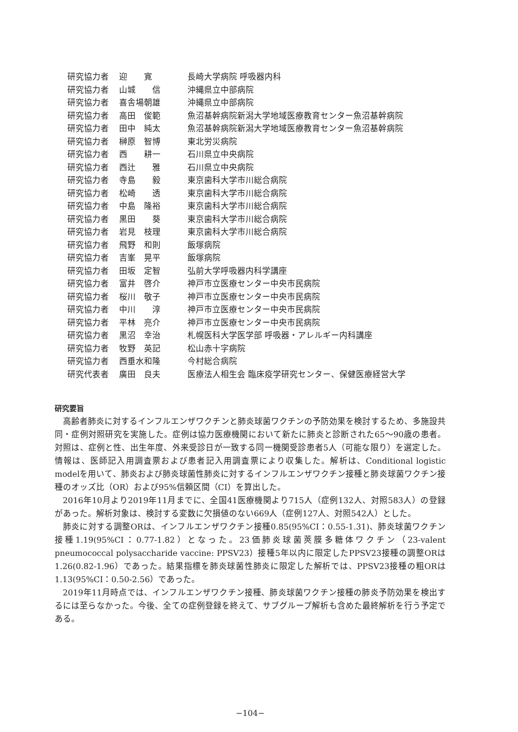| 研究協力者 | 迎 寛 | 長崎大学病院 呼吸器内科 |
| 研究協力者 | 山城 信 | 沖縄県立中部病院 |
| 研究協力者 | 喜舎場朝雄 | 沖縄県立中部病院 |
| 研究協力者 | 高田 俊範 | 魚沼基幹病院新潟大学地域医療教育センター魚沼基幹病院 |
| 研究協力者 | 田中 純太 | 魚沼基幹病院新潟大学地域医療教育センター魚沼基幹病院 |
| 研究協力者 | 榊原 智博 | 東北労災病院 |
| 研究協力者 | 西 耕一 | 石川県立中央病院 |
| 研究協力者 | 西辻 雅 | 石川県立中央病院 |
| 研究協力者 | 寺島 毅 | 東京歯科大学市川総合病院 |
| 研究協力者 | 松崎 透 | 東京歯科大学市川総合病院 |
| 研究協力者 | 中島 隆裕 | 東京歯科大学市川総合病院 |
| 研究協力者 | 黒田 葵 | 東京歯科大学市川総合病院 |
| 研究協力者 | 岩見 枝理 | 東京歯科大学市川総合病院 |
| 研究協力者 | 飛野 和則 | 飯塚病院 |
| 研究協力者 | 吉峯 晃平 | 飯塚病院 |
| 研究協力者 | 田坂 定智 | 弘前大学呼吸器内科学講座 |
| 研究協力者 | 富井 啓介 | 神戸市立医療センター中央市民病院 |
| 研究協力者 | 桜川 敬子 | 神戸市立医療センター中央市民病院 |
| 研究協力者 | 中川 淳 | 神戸市立医療センター中央市民病院 |
| 研究協力者 | 平林 亮介 | 神戸市立医療センター中央市民病院 |
| 研究協力者 | 黒沼 幸治 | 札幌医科大学医学部 呼吸器・アレルギー内科講座 |
| 研究協力者 | 牧野 英記 | 松山赤十字病院 |
| 研究協力者 | 西垂水和隆 | 今村総合病院 |
| 研究代表者 | 廣田 良夫 | 医療法人相生会 臨床疫学研究センター、保健医療経営大学 |
研究要旨
高齢者肺炎に対するインフルエンザワクチンと肺炎球菌ワクチンの予防効果を検討するため、多施設共同・症例対照研究を実施した。症例は協力医療機関において新たに肺炎と診断された65～90歳の患者。対照は、症例と性、出生年度、外来受診日が一致する同一機関受診患者5人（可能な限り）を選定した。情報は、医師記入用調査票および患者記入用調査票により収集した。解析は、Conditional logistic modelを用いて、肺炎および肺炎球菌性肺炎に対するインフルエンザワクチン接種と肺炎球菌ワクチン接種のオッズ比（OR）および95%信頼区間（CI）を算出した。
2016年10月より2019年11月までに、全国41医療機関より715人（症例132人、対照583人）の登録があった。解析対象は、検討する変数に欠損値のない669人（症例127人、対照542人）とした。
肺炎に対する調整ORは、インフルエンザワクチン接種0.85(95%CI：0.55-1.31)、肺炎球菌ワクチン接種1.19(95%CI：0.77-1.82）となった。23価肺炎球菌莢膜多糖体ワクチン（23-valent pneumococcal polysaccharide vaccine: PPSV23）接種5年以内に限定したPPSV23接種の調整ORは1.26(0.82-1.96）であった。結果指標を肺炎球菌性肺炎に限定した解析では、PPSV23接種の粗ORは1.13(95%CI：0.50-2.56）であった。
2019年11月時点では、インフルエンザワクチン接種、肺炎球菌ワクチン接種の肺炎予防効果を検出するには至らなかった。今後、全ての症例登録を終えて、サブグループ解析も含めた最終解析を行う予定である。
−104−